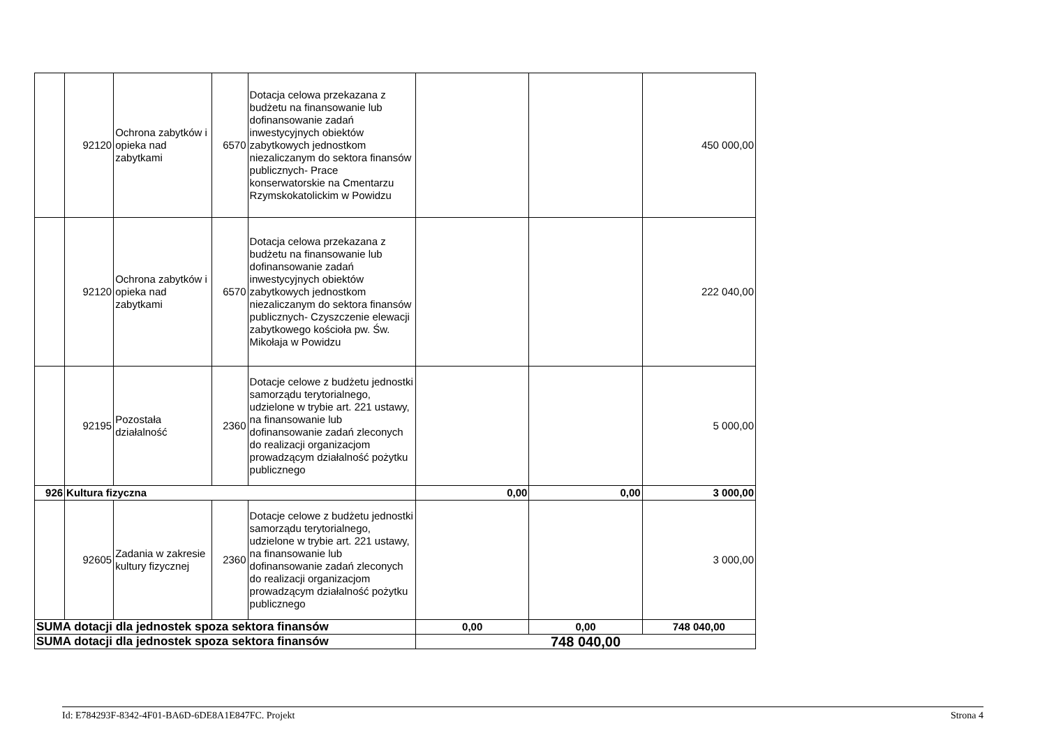| | 92120 | Ochrona zabytków i opieka nad zabytkami | 6570 | Dotacja celowa przekazana z budżetu na finansowanie lub dofinansowanie zadań inwestycyjnych obiektów zabytkowych jednostkom niezaliczanym do sektora finansów publicznych- Prace konserwatorskie na Cmentarzu Rzymskokatolickim w Powidzu | | | 450 000,00 |
| | 92120 | Ochrona zabytków i opieka nad zabytkami | 6570 | Dotacja celowa przekazana z budżetu na finansowanie lub dofinansowanie zadań inwestycyjnych obiektów zabytkowych jednostkom niezaliczanym do sektora finansów publicznych- Czyszczenie elewacji zabytkowego kościoła pw. Św. Mikołaja w Powidzu | | | 222 040,00 |
| | 92195 | Pozostała działalność | 2360 | Dotacje celowe z budżetu jednostki samorządu terytorialnego, udzielone w trybie art. 221 ustawy, na finansowanie lub dofinansowanie zadań zleconych do realizacji organizacjom prowadzącym działalność pożytku publicznego | | | 5 000,00 |
| 926 | Kultura fizyczna | | | | 0,00 | 0,00 | 3 000,00 |
| | 92605 | Zadania w zakresie kultury fizycznej | 2360 | Dotacje celowe z budżetu jednostki samorządu terytorialnego, udzielone w trybie art. 221 ustawy, na finansowanie lub dofinansowanie zadań zleconych do realizacji organizacjom prowadzącym działalność pożytku publicznego | | | 3 000,00 |
| SUMA dotacji dla jednostek spoza sektora finansów | | | | | 0,00 | 0,00 | 748 040,00 |
| SUMA dotacji dla jednostek spoza sektora finansów | | | | | 748 040,00 | | |
Id: E784293F-8342-4F01-BA6D-6DE8A1E847FC. Projekt Strona 4